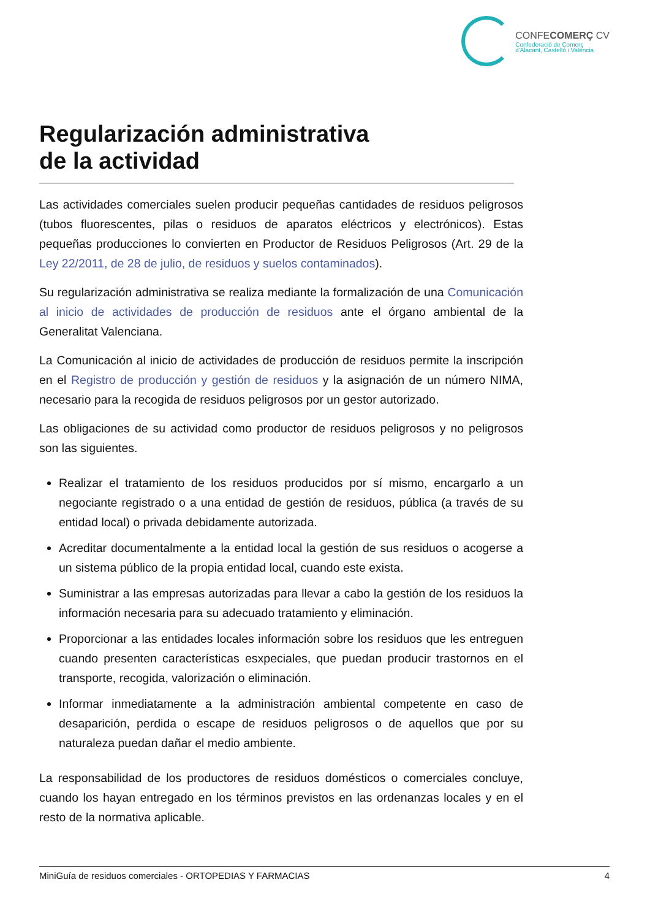CONFECOMERÇ CV
Confederació de Comerç
d'Alacant, Castelló i València
Regularización administrativa
de la actividad
Las actividades comerciales suelen producir pequeñas cantidades de residuos peligrosos (tubos fluorescentes, pilas o residuos de aparatos eléctricos y electrónicos). Estas pequeñas producciones lo convierten en Productor de Residuos Peligrosos (Art. 29 de la Ley 22/2011, de 28 de julio, de residuos y suelos contaminados).
Su regularización administrativa se realiza mediante la formalización de una Comunicación al inicio de actividades de producción de residuos ante el órgano ambiental de la Generalitat Valenciana.
La Comunicación al inicio de actividades de producción de residuos permite la inscripción en el Registro de producción y gestión de residuos y la asignación de un número NIMA, necesario para la recogida de residuos peligrosos por un gestor autorizado.
Las obligaciones de su actividad como productor de residuos peligrosos y no peligrosos son las siguientes.
Realizar el tratamiento de los residuos producidos por sí mismo, encargarlo a un negociante registrado o a una entidad de gestión de residuos, pública (a través de su entidad local) o privada debidamente autorizada.
Acreditar documentalmente a la entidad local la gestión de sus residuos o acogerse a un sistema público de la propia entidad local, cuando este exista.
Suministrar a las empresas autorizadas para llevar a cabo la gestión de los residuos la información necesaria para su adecuado tratamiento y eliminación.
Proporcionar a las entidades locales información sobre los residuos que les entreguen cuando presenten características esxpeciales, que puedan producir trastornos en el transporte, recogida, valorización o eliminación.
Informar inmediatamente a la administración ambiental competente en caso de desaparición, perdida o escape de residuos peligrosos o de aquellos que por su naturaleza puedan dañar el medio ambiente.
La responsabilidad de los productores de residuos domésticos o comerciales concluye, cuando los hayan entregado en los términos previstos en las ordenanzas locales y en el resto de la normativa aplicable.
MiniGuía de residuos comerciales - ORTOPEDIAS Y FARMACIAS 4